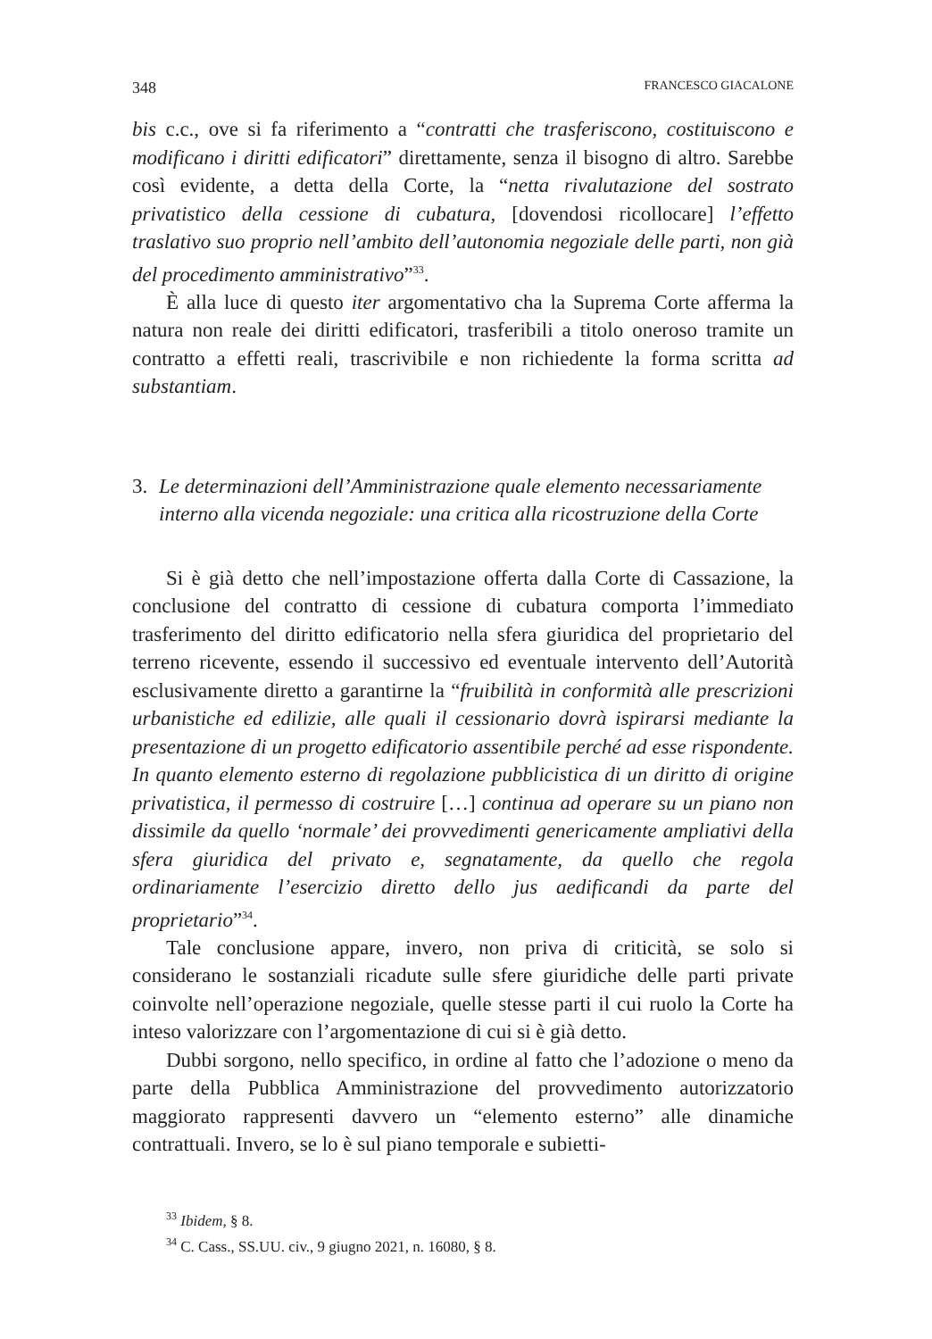348 FRANCESCO GIACALONE
bis c.c., ove si fa riferimento a “contratti che trasferiscono, costituiscono e modificano i diritti edificatori” direttamente, senza il bisogno di altro. Sarebbe così evidente, a detta della Corte, la “netta rivalutazione del sostrato privatistico della cessione di cubatura, [dovendosi ricollocare] l’effetto traslativo suo proprio nell’ambito dell’autonomia negoziale delle parti, non già del procedimento amministrativo”<sup>33</sup>.
È alla luce di questo iter argomentativo cha la Suprema Corte afferma la natura non reale dei diritti edificatori, trasferibili a titolo oneroso tramite un contratto a effetti reali, trascrivibile e non richiedente la forma scritta ad substantiam.
3. Le determinazioni dell’Amministrazione quale elemento necessariamente interno alla vicenda negoziale: una critica alla ricostruzione della Corte
Si è già detto che nell’impostazione offerta dalla Corte di Cassazione, la conclusione del contratto di cessione di cubatura comporta l’immediato trasferimento del diritto edificatorio nella sfera giuridica del proprietario del terreno ricevente, essendo il successivo ed eventuale intervento dell’Autorità esclusivamente diretto a garantirne la “fruibilità in conformità alle prescrizioni urbanistiche ed edilizie, alle quali il cessionario dovrà ispirarsi mediante la presentazione di un progetto edificatorio assentibile perché ad esse rispondente. In quanto elemento esterno di regolazione pubblicistica di un diritto di origine privatistica, il permesso di costruire […] continua ad operare su un piano non dissimile da quello ‘normale’ dei provvedimenti genericamente ampliativi della sfera giuridica del privato e, segnatamente, da quello che regola ordinariamente l’esercizio diretto dello jus aedificandi da parte del proprietario”<sup>34</sup>.
Tale conclusione appare, invero, non priva di criticità, se solo si considerano le sostanziali ricadute sulle sfere giuridiche delle parti private coinvolte nell’operazione negoziale, quelle stesse parti il cui ruolo la Corte ha inteso valorizzare con l’argomentazione di cui si è già detto.
Dubbi sorgono, nello specifico, in ordine al fatto che l’adozione o meno da parte della Pubblica Amministrazione del provvedimento autorizzatorio maggiorato rappresenti davvero un “elemento esterno” alle dinamiche contrattuali. Invero, se lo è sul piano temporale e subietti-
<sup>33</sup> Ibidem, § 8.
<sup>34</sup> C. Cass., SS.UU. civ., 9 giugno 2021, n. 16080, § 8.